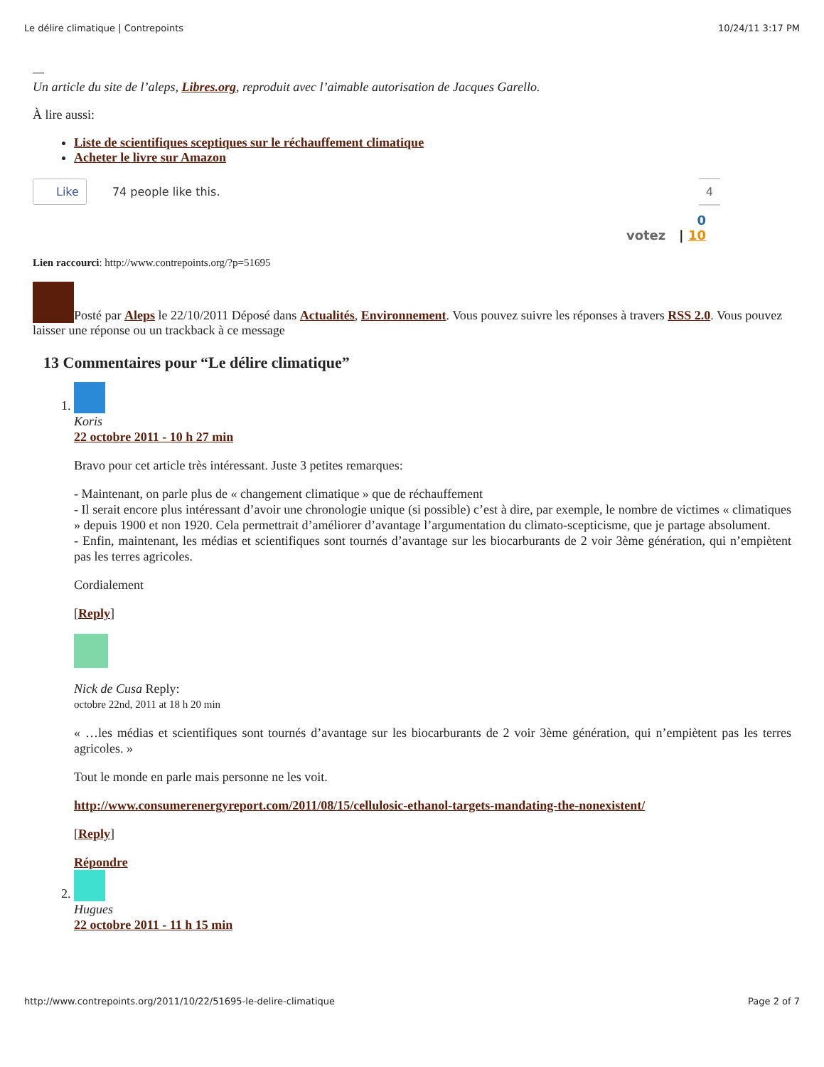Le délire climatique | Contrepoints 10/24/11 3:17 PM
—
Un article du site de l’aleps, Libres.org, reproduit avec l’aimable autorisation de Jacques Garello.
À lire aussi:
Liste de scientifiques sceptiques sur le réchauffement climatique
Acheter le livre sur Amazon
Like 74 people like this. 4
0
votez | 10
Lien raccourci: http://www.contrepoints.org/?p=51695
Posté par Aleps le 22/10/2011 Déposé dans Actualités, Environnement. Vous pouvez suivre les réponses à travers RSS 2.0. Vous pouvez laisser une réponse ou un trackback à ce message
13 Commentaires pour “Le délire climatique”
1. Koris
22 octobre 2011 - 10 h 27 min
Bravo pour cet article très intéressant. Juste 3 petites remarques:
- Maintenant, on parle plus de « changement climatique » que de réchauffement
- Il serait encore plus intéressant d’avoir une chronologie unique (si possible) c’est à dire, par exemple, le nombre de victimes « climatiques » depuis 1900 et non 1920. Cela permettrait d’améliorer d’avantage l’argumentation du climato-scepticisme, que je partage absolument.
- Enfin, maintenant, les médias et scientifiques sont tournés d’avantage sur les biocarburants de 2 voir 3ème génération, qui n’empiètent pas les terres agricoles.
Cordialement
[Reply]
Nick de Cusa Reply:
octobre 22nd, 2011 at 18 h 20 min
« …les médias et scientifiques sont tournés d’avantage sur les biocarburants de 2 voir 3ème génération, qui n’empiètent pas les terres agricoles. »
Tout le monde en parle mais personne ne les voit.
http://www.consumerenergyreport.com/2011/08/15/cellulosic-ethanol-targets-mandating-the-nonexistent/
[Reply]
Répondre
2. Hugues
22 octobre 2011 - 11 h 15 min
http://www.contrepoints.org/2011/10/22/51695-le-delire-climatique Page 2 of 7